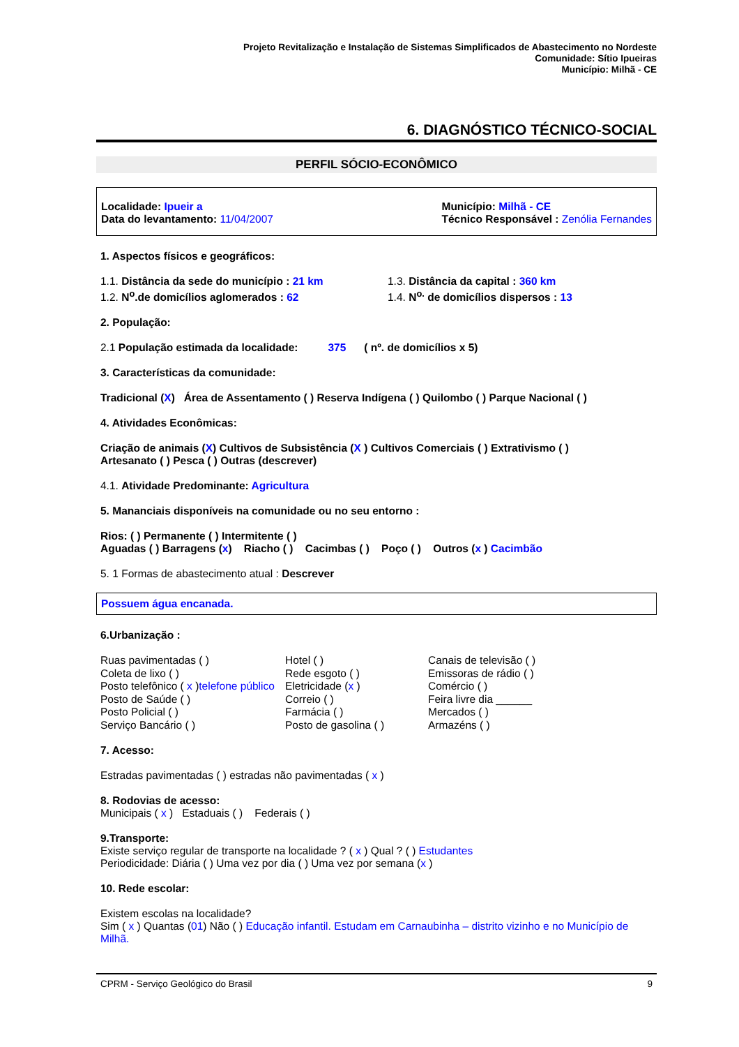Projeto Revitalização e Instalação de Sistemas Simplificados de Abastecimento no Nordeste
Comunidade: Sítio Ipueiras
Município: Milhã - CE
6. DIAGNÓSTICO TÉCNICO-SOCIAL
PERFIL SÓCIO-ECONÔMICO
Localidade: Ipueir a
Data do levantamento: 11/04/2007
Município: Milhã - CE
Técnico Responsável : Zenólia Fernandes
1. Aspectos físicos e geográficos:
1.1. Distância da sede do município : 21 km
1.2. N<sup>o</sup>.de domicílios aglomerados : 62 1.3. Distância da capital : 360 km
1.4. N<sup>o.</sup> de domicílios dispersos : 13
2. População:
2.1 População estimada da localidade: 375 ( nº. de domicílios x 5)
3. Características da comunidade:
Tradicional (X) Área de Assentamento ( ) Reserva Indígena ( ) Quilombo ( ) Parque Nacional ( )
4. Atividades Econômicas:
Criação de animais (X) Cultivos de Subsistência (X ) Cultivos Comerciais ( ) Extrativismo ( )
Artesanato ( ) Pesca ( ) Outras (descrever)
4.1. Atividade Predominante: Agricultura
5. Mananciais disponíveis na comunidade ou no seu entorno :
Rios: ( ) Permanente ( ) Intermitente ( )
Aguadas ( ) Barragens (x) Riacho ( ) Cacimbas ( ) Poço ( ) Outros (x ) Cacimbão
5. 1 Formas de abastecimento atual : Descrever
Possuem água encanada.
6.Urbanização :
Ruas pavimentadas ( ) Hotel ( ) Canais de televisão ( ) Coleta de lixo ( ) Rede esgoto ( ) Emissoras de rádio ( ) Posto telefônico ( x )telefone público Eletricidade (x ) Comércio ( ) Posto de Saúde ( ) Correio ( ) Feira livre dia ______ Posto Policial ( ) Farmácia ( ) Mercados ( ) Serviço Bancário ( ) Posto de gasolina ( ) Armazéns ( )
7. Acesso:
Estradas pavimentadas ( ) estradas não pavimentadas ( x )
8. Rodovias de acesso:
Municipais ( x ) Estaduais ( ) Federais ( )
9.Transporte:
Existe serviço regular de transporte na localidade ? ( x ) Qual ? ( ) Estudantes
Periodicidade: Diária ( ) Uma vez por dia ( ) Uma vez por semana (x )
10. Rede escolar:
Existem escolas na localidade?
Sim ( x ) Quantas (01) Não ( ) Educação infantil. Estudam em Carnaubinha – distrito vizinho e no Município de Milhã.
CPRM - Serviço Geológico do Brasil 9